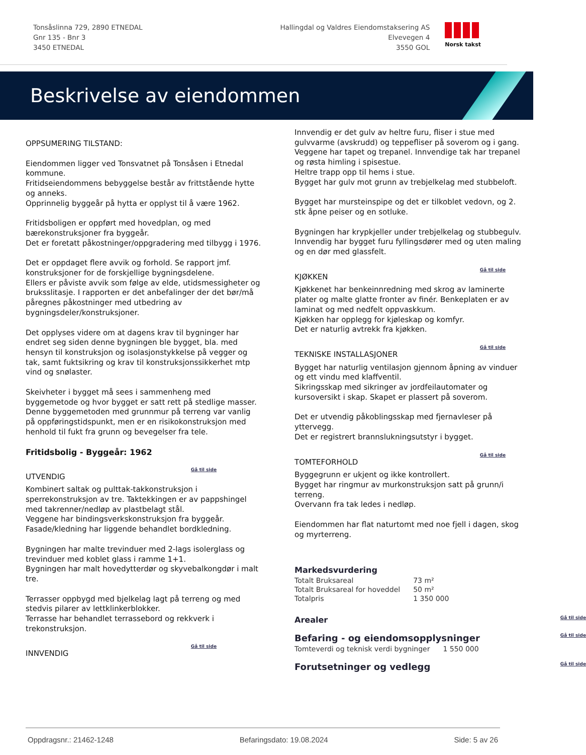Tonsåslinna 729, 2890 ETNEDAL
Gnr 135 - Bnr 3
3450 ETNEDAL
Hallingdal og Valdres Eiendomstaksering AS
Elvevegen 4
3550 GOL
Norsk takst
Beskrivelse av eiendommen
OPPSUMERING TILSTAND:
Eiendommen ligger ved Tonsvatnet på Tonsåsen i Etnedal kommune.
Fritidseiendommens bebyggelse består av frittstående hytte og anneks.
Opprinnelig byggeår på hytta er opplyst til å være 1962.
Fritidsboligen er oppført med hovedplan, og med bærekonstruksjoner fra byggeår.
Det er foretatt påkostninger/oppgradering med tilbygg i 1976.
Det er oppdaget flere avvik og forhold. Se rapport jmf. konstruksjoner for de forskjellige bygningsdelene.
Ellers er påviste avvik som følge av elde, utidsmessigheter og bruksslitasje. I rapporten er det anbefalinger der det bør/må påregnes påkostninger med utbedring av bygningsdeler/konstruksjoner.
Det opplyses videre om at dagens krav til bygninger har endret seg siden denne bygningen ble bygget, bla. med hensyn til konstruksjon og isolasjonstykkelse på vegger og tak, samt fuktsikring og krav til konstruksjonssikkerhet mtp vind og snølaster.
Skeivheter i bygget må sees i sammenheng med byggemetode og hvor bygget er satt rett på stedlige masser. Denne byggemetoden med grunnmur på terreng var vanlig på oppføringstidspunkt, men er en risikokonstruksjon med henhold til fukt fra grunn og bevegelser fra tele.
Fritidsbolig - Byggeår: 1962
Gå til side
UTVENDIG
Kombinert saltak og pulttak-takkonstruksjon i sperrekonstruksjon av tre. Taktekkingen er av pappshingel med takrenner/nedløp av plastbelagt stål.
Veggene har bindingsverkskonstruksjon fra byggeår. Fasade/kledning har liggende behandlet bordkledning.
Bygningen har malte trevinduer med 2-lags isolerglass og trevinduer med koblet glass i ramme 1+1.
Bygningen har malt hovedytterdør og skyvebalkongdør i malt tre.
Terrasser oppbygd med bjelkelag lagt på terreng og med stedvis pilarer av lettklinkerblokker.
Terrasse har behandlet terrassebord og rekkverk i trekonstruksjon.
Gå til side
INNVENDIG
Innvendig er det gulv av heltre furu, fliser i stue med gulvvarme (avskrudd) og teppefliser på soverom og i gang. Veggene har tapet og trepanel. Innvendige tak har trepanel og røsta himling i spisestue.
Heltre trapp opp til hems i stue.
Bygget har gulv mot grunn av trebjelkelag med stubbeloft.
Bygget har mursteinspipe og det er tilkoblet vedovn, og 2. stk åpne peiser og en sotluke.
Bygningen har krypkjeller under trebjelkelag og stubbegulv.
Innvendig har bygget furu fyllingsdører med og uten maling og en dør med glassfelt.
Gå til side
KJØKKEN
Kjøkkenet har benkeinnredning med skrog av laminerte plater og malte glatte fronter av finér. Benkeplaten er av laminat og med nedfelt oppvaskkum.
Kjøkken har opplegg for kjøleskap og komfyr.
Det er naturlig avtrekk fra kjøkken.
Gå til side
TEKNISKE INSTALLASJONER
Bygget har naturlig ventilasjon gjennom åpning av vinduer og ett vindu med klaffventil.
Sikringsskap med sikringer av jordfeilautomater og kursoversikt i skap. Skapet er plassert på soverom.
Det er utvendig påkoblingsskap med fjernavleser på yttervegg.
Det er registrert brannslukningsutstyr i bygget.
Gå til side
TOMTEFORHOLD
Byggegrunn er ukjent og ikke kontrollert.
Bygget har ringmur av murkonstruksjon satt på grunn/i terreng.
Overvann fra tak ledes i nedløp.
Eiendommen har flat naturtomt med noe fjell i dagen, skog og myrterreng.
Markedsvurdering
| Totalt Bruksareal | 73 m² |
| Totalt Bruksareal for hoveddel | 50 m² |
| Totalpris | 1 350 000 |
Arealer Gå til side
Befaring - og eiendomsopplysninger Gå til side
| Tomteverdi og teknisk verdi bygninger | 1 550 000 |
Forutsetninger og vedlegg Gå til side
Oppdragsnr.: 21462-1248 Befaringsdato: 19.08.2024 Side: 5 av 26